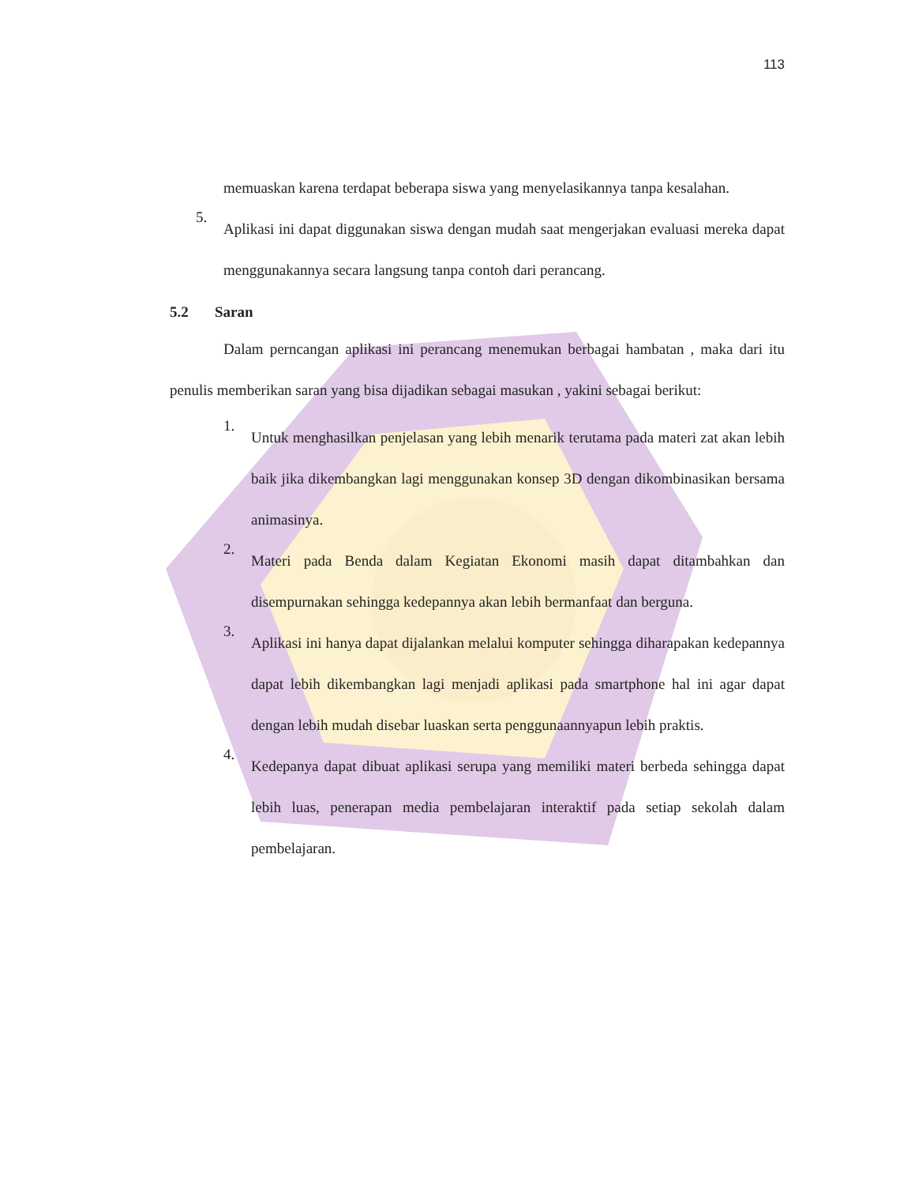113
memuaskan karena terdapat beberapa siswa yang menyelasikannya tanpa kesalahan.
5.
Aplikasi ini dapat diggunakan siswa dengan mudah saat mengerjakan evaluasi mereka dapat menggunakannya secara langsung tanpa contoh dari perancang.
5.2 Saran
Dalam perncangan aplikasi ini perancang menemukan berbagai hambatan , maka dari itu penulis memberikan saran yang bisa dijadikan sebagai masukan , yakini sebagai berikut:
1.
Untuk menghasilkan penjelasan yang lebih menarik terutama pada materi zat akan lebih baik jika dikembangkan lagi menggunakan konsep 3D dengan dikombinasikan bersama animasinya.
2.
Materi pada Benda dalam Kegiatan Ekonomi masih dapat ditambahkan dan disempurnakan sehingga kedepannya akan lebih bermanfaat dan berguna.
3.
Aplikasi ini hanya dapat dijalankan melalui komputer sehingga diharapakan kedepannya dapat lebih dikembangkan lagi menjadi aplikasi pada smartphone hal ini agar dapat dengan lebih mudah disebar luaskan serta penggunaannyapun lebih praktis.
4.
Kedepanya dapat dibuat aplikasi serupa yang memiliki materi berbeda sehingga dapat lebih luas, penerapan media pembelajaran interaktif pada setiap sekolah dalam pembelajaran.